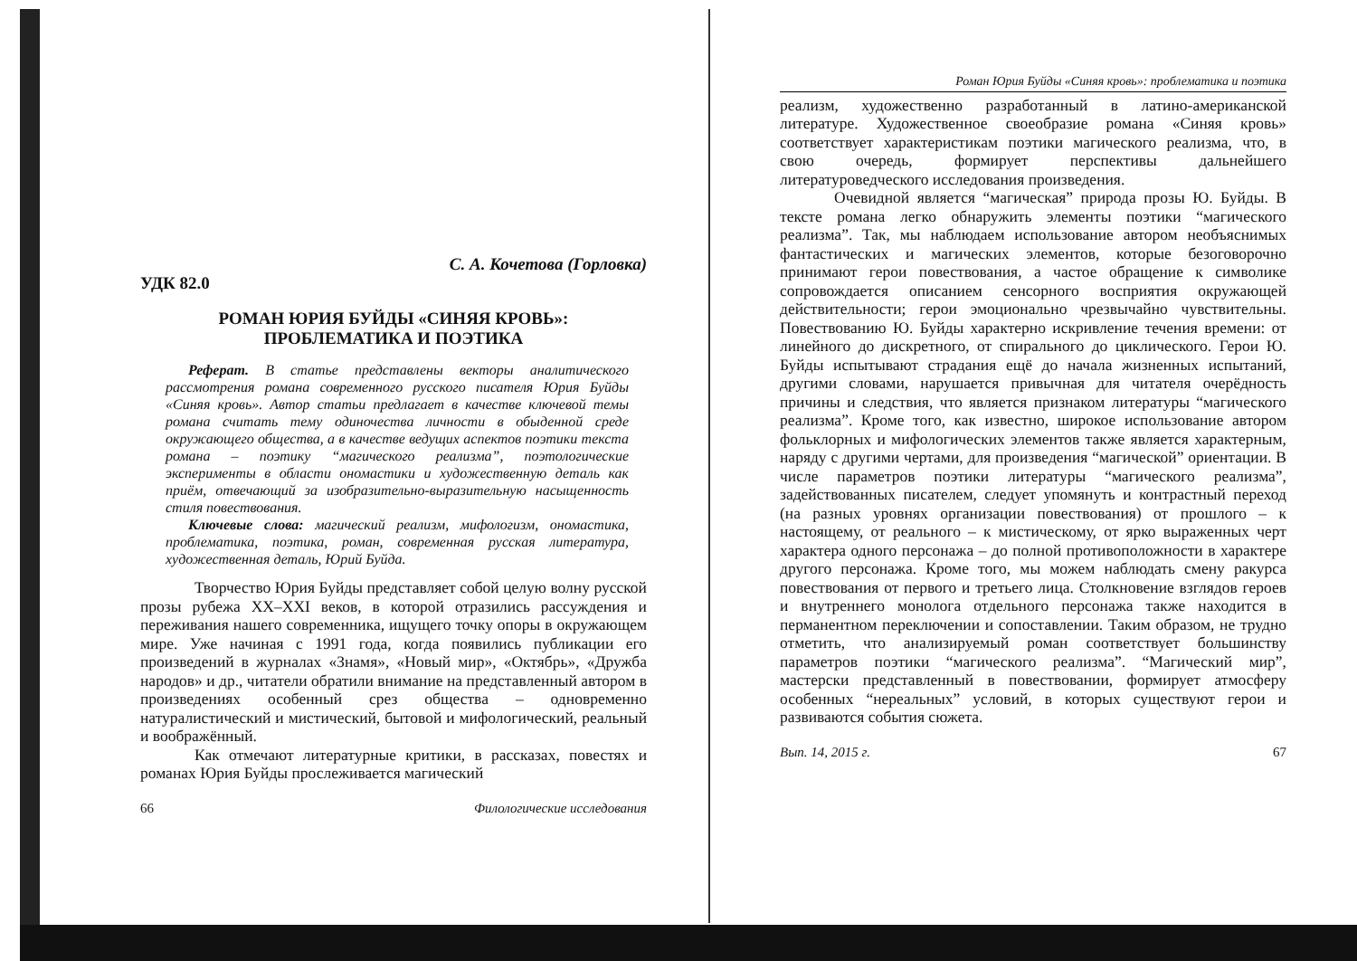С. А. Кочетова (Горловка)
УДК 82.0
РОМАН ЮРИЯ БУЙДЫ «СИНЯЯ КРОВЬ»:
ПРОБЛЕМАТИКА И ПОЭТИКА
Реферат. В статье представлены векторы аналитического рассмотрения романа современного русского писателя Юрия Буйды «Синяя кровь». Автор статьи предлагает в качестве ключевой темы романа считать тему одиночества личности в обыденной среде окружающего общества, а в качестве ведущих аспектов поэтики текста романа – поэтику “магического реализма”, поэтологические эксперименты в области ономастики и художественную деталь как приём, отвечающий за изобразительно-выразительную насыщенность стиля повествования.
Ключевые слова: магический реализм, мифологизм, ономастика, проблематика, поэтика, роман, современная русская литература, художественная деталь, Юрий Буйда.
Творчество Юрия Буйды представляет собой целую волну русской прозы рубежа XX–XXI веков, в которой отразились рассуждения и переживания нашего современника, ищущего точку опоры в окружающем мире. Уже начиная с 1991 года, когда появились публикации его произведений в журналах «Знамя», «Новый мир», «Октябрь», «Дружба народов» и др., читатели обратили внимание на представленный автором в произведениях особенный срез общества – одновременно натуралистический и мистический, бытовой и мифологический, реальный и воображённый.
Как отмечают литературные критики, в рассказах, повестях и романах Юрия Буйды прослеживается магический
66 Филологические исследования
Роман Юрия Буйды «Синяя кровь»: проблематика и поэтика
реализм, художественно разработанный в латино-американской литературе. Художественное своеобразие романа «Синяя кровь» соответствует характеристикам поэтики магического реализма, что, в свою очередь, формирует перспективы дальнейшего литературоведческого исследования произведения.
Очевидной является “магическая” природа прозы Ю. Буйды. В тексте романа легко обнаружить элементы поэтики “магического реализма”. Так, мы наблюдаем использование автором необъяснимых фантастических и магических элементов, которые безоговорочно принимают герои повествования, а частое обращение к символике сопровождается описанием сенсорного восприятия окружающей действительности; герои эмоционально чрезвычайно чувствительны. Повествованию Ю. Буйды характерно искривление течения времени: от линейного до дискретного, от спирального до циклического. Герои Ю. Буйды испытывают страдания ещё до начала жизненных испытаний, другими словами, нарушается привычная для читателя очерёдность причины и следствия, что является признаком литературы “магического реализма”. Кроме того, как известно, широкое использование автором фольклорных и мифологических элементов также является характерным, наряду с другими чертами, для произведения “магической” ориентации. В числе параметров поэтики литературы “магического реализма”, задействованных писателем, следует упомянуть и контрастный переход (на разных уровнях организации повествования) от прошлого – к настоящему, от реального – к мистическому, от ярко выраженных черт характера одного персонажа – до полной противоположности в характере другого персонажа. Кроме того, мы можем наблюдать смену ракурса повествования от первого и третьего лица. Столкновение взглядов героев и внутреннего монолога отдельного персонажа также находится в перманентном переключении и сопоставлении. Таким образом, не трудно отметить, что анализируемый роман соответствует большинству параметров поэтики “магического реализма”. “Магический мир”, мастерски представленный в повествовании, формирует атмосферу особенных “нереальных” условий, в которых существуют герои и развиваются события сюжета.
Вып. 14, 2015 г. 67